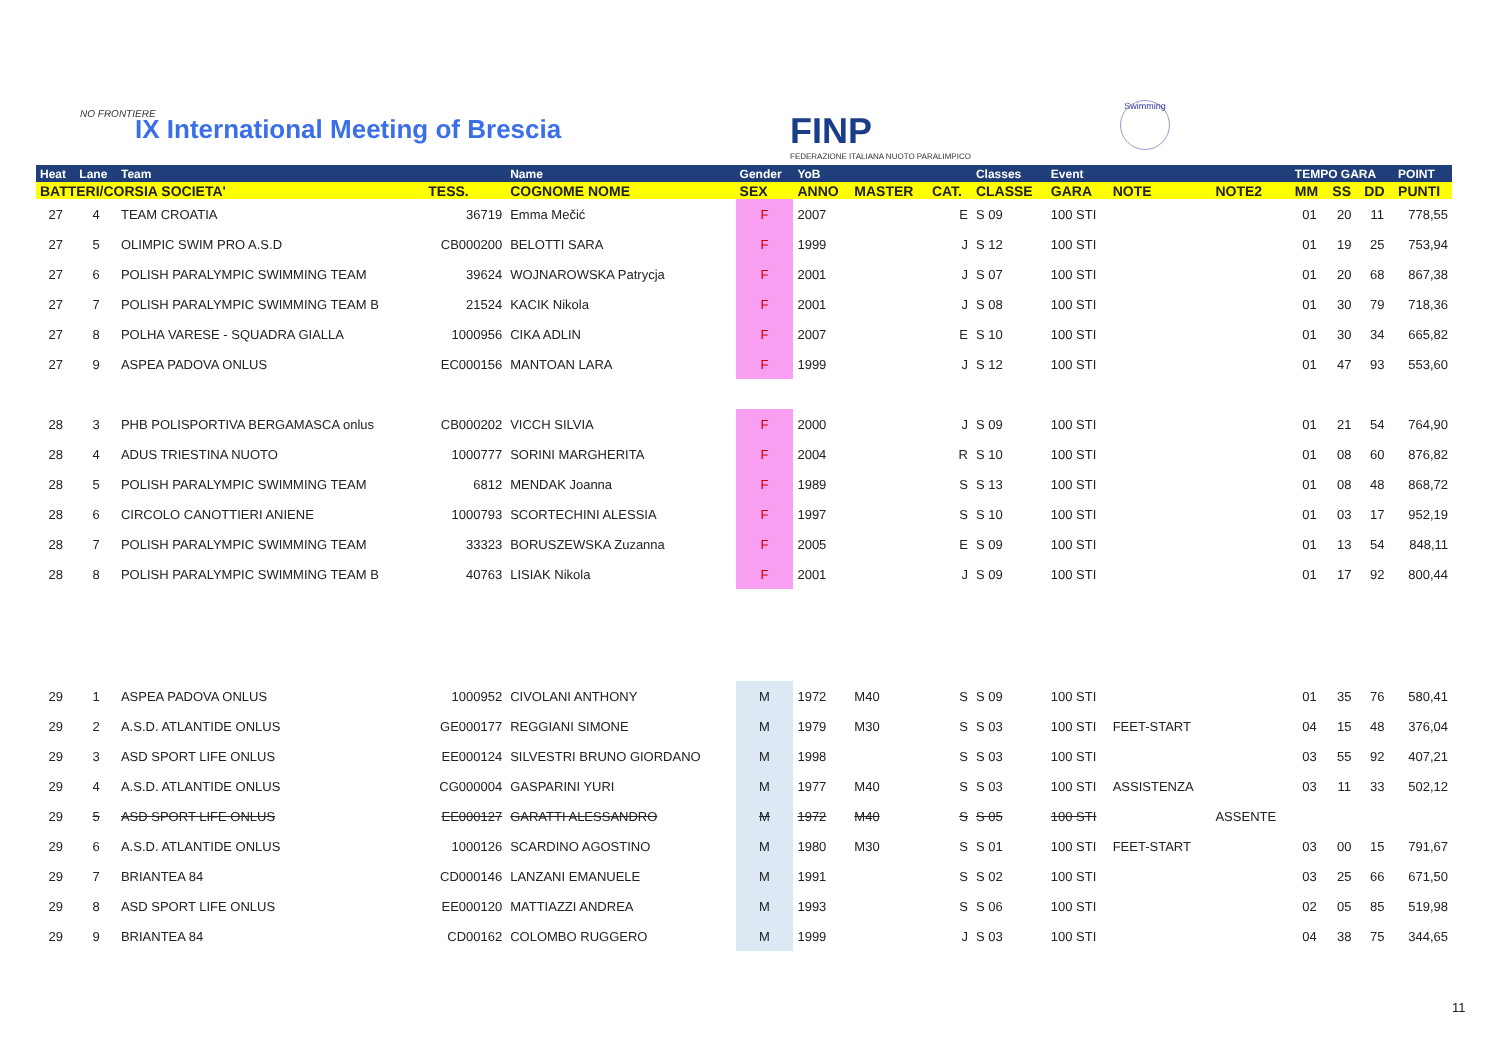NO FRONTIERE
IX International Meeting of Brescia
FINP
FEDERAZIONE ITALIANA NUOTO PARALIMPICO
Swimming
| Heat | Lane | Team | | Name | Gender | YoB | | | Classes | Event | | | TEMPO GARA | | | POINT |
| --- | --- | --- | --- | --- | --- | --- | --- | --- | --- | --- | --- | --- | --- | --- | --- | --- |
| BATTERI/CORSIA SOCIETA' | | | TESS. | COGNOME NOME | SEX | ANNO | MASTER | CAT. | CLASSE | GARA | NOTE | NOTE2 | MM | SS | DD | PUNTI |
| 27 | 4 | TEAM CROATIA | 36719 | Emma Mečić | F | 2007 | | E | S 09 | 100 STI | | | 01 | 20 | 11 | 778,55 |
| 27 | 5 | OLIMPIC SWIM PRO A.S.D | CB000200 | BELOTTI SARA | F | 1999 | | J | S 12 | 100 STI | | | 01 | 19 | 25 | 753,94 |
| 27 | 6 | POLISH PARALYMPIC SWIMMING TEAM | 39624 | WOJNAROWSKA Patrycja | F | 2001 | | J | S 07 | 100 STI | | | 01 | 20 | 68 | 867,38 |
| 27 | 7 | POLISH PARALYMPIC SWIMMING TEAM B | 21524 | KACIK Nikola | F | 2001 | | J | S 08 | 100 STI | | | 01 | 30 | 79 | 718,36 |
| 27 | 8 | POLHA VARESE - SQUADRA GIALLA | 1000956 | CIKA ADLIN | F | 2007 | | E | S 10 | 100 STI | | | 01 | 30 | 34 | 665,82 |
| 27 | 9 | ASPEA PADOVA ONLUS | EC000156 | MANTOAN LARA | F | 1999 | | J | S 12 | 100 STI | | | 01 | 47 | 93 | 553,60 |
| 28 | 3 | PHB POLISPORTIVA BERGAMASCA onlus | CB000202 | VICCH SILVIA | F | 2000 | | J | S 09 | 100 STI | | | 01 | 21 | 54 | 764,90 |
| 28 | 4 | ADUS TRIESTINA NUOTO | 1000777 | SORINI MARGHERITA | F | 2004 | | R | S 10 | 100 STI | | | 01 | 08 | 60 | 876,82 |
| 28 | 5 | POLISH PARALYMPIC SWIMMING TEAM | 6812 | MENDAK Joanna | F | 1989 | | S | S 13 | 100 STI | | | 01 | 08 | 48 | 868,72 |
| 28 | 6 | CIRCOLO CANOTTIERI ANIENE | 1000793 | SCORTECHINI ALESSIA | F | 1997 | | S | S 10 | 100 STI | | | 01 | 03 | 17 | 952,19 |
| 28 | 7 | POLISH PARALYMPIC SWIMMING TEAM | 33323 | BORUSZEWSKA Zuzanna | F | 2005 | | E | S 09 | 100 STI | | | 01 | 13 | 54 | 848,11 |
| 28 | 8 | POLISH PARALYMPIC SWIMMING TEAM B | 40763 | LISIAK Nikola | F | 2001 | | J | S 09 | 100 STI | | | 01 | 17 | 92 | 800,44 |
| 29 | 1 | ASPEA PADOVA ONLUS | 1000952 | CIVOLANI ANTHONY | M | 1972 | M40 | S | S 09 | 100 STI | | | 01 | 35 | 76 | 580,41 |
| 29 | 2 | A.S.D. ATLANTIDE ONLUS | GE000177 | REGGIANI SIMONE | M | 1979 | M30 | S | S 03 | 100 STI | FEET-START | | 04 | 15 | 48 | 376,04 |
| 29 | 3 | ASD SPORT LIFE ONLUS | EE000124 | SILVESTRI BRUNO GIORDANO | M | 1998 | | S | S 03 | 100 STI | | | 03 | 55 | 92 | 407,21 |
| 29 | 4 | A.S.D. ATLANTIDE ONLUS | CG000004 | GASPARINI YURI | M | 1977 | M40 | S | S 03 | 100 STI | ASSISTENZA | | 03 | 11 | 33 | 502,12 |
| 29 | 5 | ASD SPORT LIFE ONLUS | EE000127 | GARATTI ALESSANDRO | M | 1972 | M40 | S | S 05 | 100 STI | | ASSENTE | | | | |
| 29 | 6 | A.S.D. ATLANTIDE ONLUS | 1000126 | SCARDINO AGOSTINO | M | 1980 | M30 | S | S 01 | 100 STI | FEET-START | | 03 | 00 | 15 | 791,67 |
| 29 | 7 | BRIANTEA 84 | CD000146 | LANZANI EMANUELE | M | 1991 | | S | S 02 | 100 STI | | | 03 | 25 | 66 | 671,50 |
| 29 | 8 | ASD SPORT LIFE ONLUS | EE000120 | MATTIAZZI ANDREA | M | 1993 | | S | S 06 | 100 STI | | | 02 | 05 | 85 | 519,98 |
| 29 | 9 | BRIANTEA 84 | CD00162 | COLOMBO RUGGERO | M | 1999 | | J | S 03 | 100 STI | | | 04 | 38 | 75 | 344,65 |
11